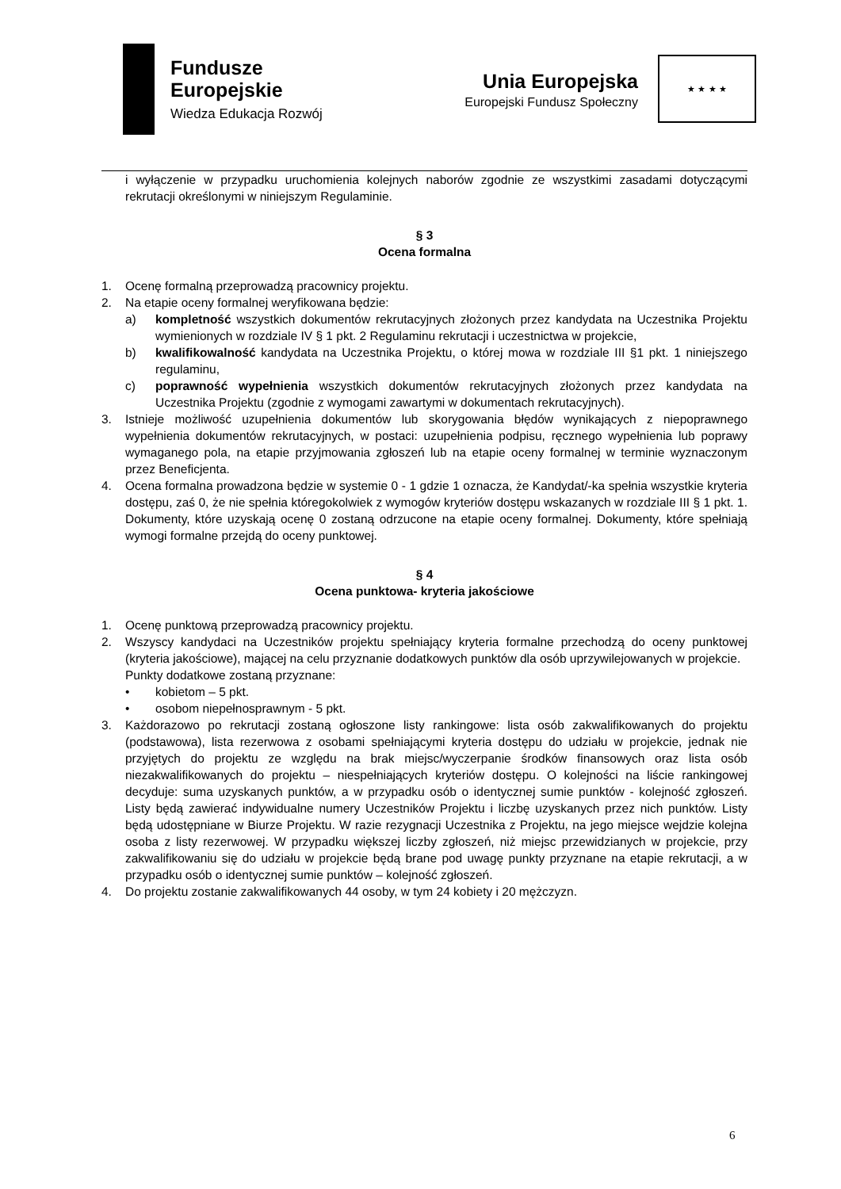Fundusze
Europejskie
Wiedza Edukacja Rozwój
Unia Europejska
Europejski Fundusz Społeczny
★ ★ ★ ★
i wyłączenie w przypadku uruchomienia kolejnych naborów zgodnie ze wszystkimi zasadami dotyczącymi rekrutacji określonymi w niniejszym Regulaminie.
§ 3
Ocena formalna
1. Ocenę formalną przeprowadzą pracownicy projektu.
2. Na etapie oceny formalnej weryfikowana będzie:
a) kompletność wszystkich dokumentów rekrutacyjnych złożonych przez kandydata na Uczestnika Projektu wymienionych w rozdziale IV § 1 pkt. 2 Regulaminu rekrutacji i uczestnictwa w projekcie,
b) kwalifikowalność kandydata na Uczestnika Projektu, o której mowa w rozdziale III §1 pkt. 1 niniejszego regulaminu,
c) poprawność wypełnienia wszystkich dokumentów rekrutacyjnych złożonych przez kandydata na Uczestnika Projektu (zgodnie z wymogami zawartymi w dokumentach rekrutacyjnych).
3. Istnieje możliwość uzupełnienia dokumentów lub skorygowania błędów wynikających z niepoprawnego wypełnienia dokumentów rekrutacyjnych, w postaci: uzupełnienia podpisu, ręcznego wypełnienia lub poprawy wymaganego pola, na etapie przyjmowania zgłoszeń lub na etapie oceny formalnej w terminie wyznaczonym przez Beneficjenta.
4. Ocena formalna prowadzona będzie w systemie 0 - 1 gdzie 1 oznacza, że Kandydat/-ka spełnia wszystkie kryteria dostępu, zaś 0, że nie spełnia któregokolwiek z wymogów kryteriów dostępu wskazanych w rozdziale III § 1 pkt. 1. Dokumenty, które uzyskają ocenę 0 zostaną odrzucone na etapie oceny formalnej. Dokumenty, które spełniają wymogi formalne przejdą do oceny punktowej.
§ 4
Ocena punktowa- kryteria jakościowe
1. Ocenę punktową przeprowadzą pracownicy projektu.
2. Wszyscy kandydaci na Uczestników projektu spełniający kryteria formalne przechodzą do oceny punktowej (kryteria jakościowe), mającej na celu przyznanie dodatkowych punktów dla osób uprzywilejowanych w projekcie.
Punkty dodatkowe zostaną przyznane:
• kobietom – 5 pkt.
• osobom niepełnosprawnym - 5 pkt.
3. Każdorazowo po rekrutacji zostaną ogłoszone listy rankingowe: lista osób zakwalifikowanych do projektu (podstawowa), lista rezerwowa z osobami spełniającymi kryteria dostępu do udziału w projekcie, jednak nie przyjętych do projektu ze względu na brak miejsc/wyczerpanie środków finansowych oraz lista osób niezakwalifikowanych do projektu – niespełniających kryteriów dostępu. O kolejności na liście rankingowej decyduje: suma uzyskanych punktów, a w przypadku osób o identycznej sumie punktów - kolejność zgłoszeń. Listy będą zawierać indywidualne numery Uczestników Projektu i liczbę uzyskanych przez nich punktów. Listy będą udostępniane w Biurze Projektu. W razie rezygnacji Uczestnika z Projektu, na jego miejsce wejdzie kolejna osoba z listy rezerwowej. W przypadku większej liczby zgłoszeń, niż miejsc przewidzianych w projekcie, przy zakwalifikowaniu się do udziału w projekcie będą brane pod uwagę punkty przyznane na etapie rekrutacji, a w przypadku osób o identycznej sumie punktów – kolejność zgłoszeń.
4. Do projektu zostanie zakwalifikowanych 44 osoby, w tym 24 kobiety i 20 mężczyzn.
6